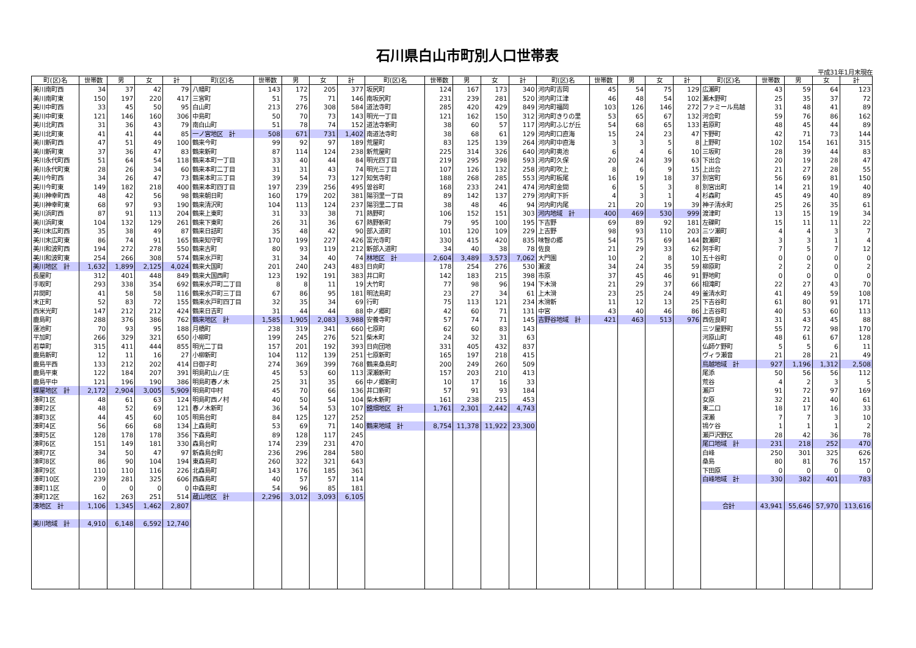石川県白山市町別人口世帯表
平成31年1月末現在
| 町(区)名 | 世帯数 | 男 | 女 | 計 | 町(区)名 | 世帯数 | 男 | 女 | 計 | 町(区)名 | 世帯数 | 男 | 女 | 計 | 町(区)名 | 世帯数 | 男 | 女 | 計 | 町(区)名 | 世帯数 | 男 | 女 | 計 |
| --- | --- | --- | --- | --- | --- | --- | --- | --- | --- | --- | --- | --- | --- | --- | --- | --- | --- | --- | --- | --- | --- | --- | --- | --- |
| 美川南町西 | 34 | 37 | 42 | 79 | 八幡町 | 143 | 172 | 205 | 377 | 坂尻町 | 124 | 167 | 173 | 340 | 河内町吉岡 | 45 | 54 | 75 | 129 | 広瀬町 | 43 | 59 | 64 | 123 |
| 美川南町東 | 150 | 197 | 220 | 417 | 三宮町 | 51 | 75 | 71 | 146 | 南坂尻町 | 231 | 239 | 281 | 520 | 河内町江津 | 46 | 48 | 54 | 102 | 瀬木野町 | 25 | 35 | 37 | 72 |
| 美川中町西 | 33 | 45 | 50 | 95 | 白山町 | 213 | 276 | 308 | 584 | 道法寺町 | 285 | 420 | 429 | 849 | 河内町福岡 | 103 | 126 | 146 | 272 | ファミール鳥越 | 31 | 48 | 41 | 89 |
| 美川中町東 | 121 | 146 | 160 | 306 | 中島町 | 50 | 70 | 73 | 143 | 明光一丁目 | 121 | 162 | 150 | 312 | 河内町きりの里 | 53 | 65 | 67 | 132 | 河合町 | 59 | 76 | 86 | 162 |
| 美川北町西 | 31 | 36 | 43 | 79 | 南白山町 | 51 | 78 | 74 | 152 | 道法寺新町 | 38 | 60 | 57 | 117 | 河内町ふじが丘 | 54 | 68 | 65 | 133 | 若原町 | 48 | 45 | 44 | 89 |
| 美川北町東 | 41 | 41 | 44 | 85 | 一ノ宮地区 計 | 508 | 671 | 731 | 1,402 | 南道法寺町 | 38 | 68 | 61 | 129 | 河内町口直海 | 15 | 24 | 23 | 47 | 下野町 | 42 | 71 | 73 | 144 |
| 美川新町西 | 47 | 51 | 49 | 100 | 鶴来今町 | 99 | 92 | 97 | 189 | 荒屋町 | 83 | 125 | 139 | 264 | 河内町中直海 | 3 | 3 | 5 | 8 | 上野町 | 102 | 154 | 161 | 315 |
| 美川新町東 | 37 | 36 | 47 | 83 | 鶴来新町 | 87 | 114 | 124 | 238 | 新荒屋町 | 225 | 314 | 326 | 640 | 河内町奥池 | 6 | 4 | 6 | 10 | 三坂町 | 28 | 39 | 44 | 83 |
| 美川永代町西 | 51 | 64 | 54 | 118 | 鶴来本町一丁目 | 33 | 40 | 44 | 84 | 明光四丁目 | 219 | 295 | 298 | 593 | 河内町久保 | 20 | 24 | 39 | 63 | 下出合 | 20 | 19 | 28 | 47 |
| 美川永代町東 | 28 | 26 | 34 | 60 | 鶴来本町二丁目 | 31 | 31 | 43 | 74 | 明光三丁目 | 107 | 126 | 132 | 258 | 河内町吹上 | 8 | 6 | 9 | 15 | 上出合 | 21 | 27 | 28 | 55 |
| 美川今町西 | 34 | 26 | 47 | 73 | 鶴来本町三丁目 | 39 | 54 | 73 | 127 | 知気寺町 | 188 | 268 | 285 | 553 | 河内町板尾 | 16 | 19 | 18 | 37 | 別宮町 | 56 | 69 | 81 | 150 |
| 美川今町東 | 149 | 182 | 218 | 400 | 鶴来本町四丁目 | 197 | 239 | 256 | 495 | 曽谷町 | 168 | 233 | 241 | 474 | 河内町金間 | 6 | 5 | 3 | 8 | 別宮出町 | 14 | 21 | 19 | 40 |
| 美川神幸町西 | 48 | 42 | 56 | 98 | 鶴来朝日町 | 160 | 179 | 202 | 381 | 陽羽里一丁目 | 89 | 142 | 137 | 279 | 河内町下折 | 4 | 3 | 1 | 4 | 杉森町 | 45 | 49 | 40 | 89 |
| 美川神幸町東 | 68 | 97 | 93 | 190 | 鶴来清沢町 | 104 | 113 | 124 | 237 | 陽羽里二丁目 | 38 | 48 | 46 | 94 | 河内町内尾 | 21 | 20 | 19 | 39 | 神子清水町 | 25 | 26 | 35 | 61 |
| 美川浜町西 | 87 | 91 | 113 | 204 | 鶴来上東町 | 31 | 33 | 38 | 71 | 熱野町 | 106 | 152 | 151 | 303 | 河内地域 計 | 400 | 469 | 530 | 999 | 渡津町 | 13 | 15 | 19 | 34 |
| 美川浜町東 | 104 | 132 | 129 | 261 | 鶴来下東町 | 26 | 31 | 36 | 67 | 熱野新町 | 79 | 95 | 100 | 195 | 下吉野 | 69 | 89 | 92 | 181 | 左礫町 | 15 | 11 | 11 | 22 |
| 美川末広町西 | 35 | 38 | 49 | 87 | 鶴来日詰町 | 35 | 48 | 42 | 90 | 部入道町 | 101 | 120 | 109 | 229 | 上吉野 | 98 | 93 | 110 | 203 | 三ツ瀬町 | 4 | 4 | 3 | 7 |
| 美川末広町東 | 86 | 74 | 91 | 165 | 鶴来知守町 | 170 | 199 | 227 | 426 | 富光寺町 | 330 | 415 | 420 | 835 | 味智の郷 | 54 | 75 | 69 | 144 | 数瀬町 | 3 | 3 | 1 | 4 |
| 美川和波町西 | 194 | 272 | 278 | 550 | 鶴来古町 | 80 | 93 | 119 | 212 | 新部入道町 | 34 | 40 | 38 | 78 | 佐良 | 21 | 29 | 33 | 62 | 阿手町 | 7 | 5 | 7 | 12 |
| 美川和波町東 | 254 | 266 | 308 | 574 | 鶴来水戸町 | 31 | 34 | 40 | 74 | 林地区 計 | 2,604 | 3,489 | 3,573 | 7,062 | 大門園 | 10 | 2 | 8 | 10 | 五十谷町 | 0 | 0 | 0 | 0 |
| 美川地区 計 | 1,632 | 1,899 | 2,125 | 4,024 | 鶴来大国町 | 201 | 240 | 243 | 483 | 日向町 | 178 | 254 | 276 | 530 | 瀬波 | 34 | 24 | 35 | 59 | 柳原町 | 2 | 2 | 0 | 2 |
| 長屋町 | 312 | 401 | 448 | 849 | 鶴来大国西町 | 123 | 192 | 191 | 383 | 井口町 | 142 | 183 | 215 | 398 | 市原 | 37 | 45 | 46 | 91 | 野地町 | 0 | 0 | 0 | 0 |
| 手取町 | 293 | 338 | 354 | 692 | 鶴来水戸町二丁目 | 8 | 8 | 11 | 19 | 大竹町 | 77 | 98 | 96 | 194 | 下木滑 | 21 | 29 | 37 | 66 | 相滝町 | 22 | 27 | 43 | 70 |
| 井関町 | 41 | 58 | 58 | 116 | 鶴来水戸町三丁目 | 67 | 86 | 95 | 181 | 明法島町 | 23 | 27 | 34 | 61 | 上木滑 | 23 | 25 | 24 | 49 | 釜清水町 | 41 | 49 | 59 | 108 |
| 末正町 | 52 | 83 | 72 | 155 | 鶴来水戸町四丁目 | 32 | 35 | 34 | 69 | 行町 | 75 | 113 | 121 | 234 | 木滑新 | 11 | 12 | 13 | 25 | 下吉谷町 | 61 | 80 | 91 | 171 |
| 西米光町 | 147 | 212 | 212 | 424 | 鶴来日吉町 | 31 | 44 | 44 | 88 | 中ノ郷町 | 42 | 60 | 71 | 131 | 中宮 | 43 | 40 | 46 | 86 | 上吉谷町 | 40 | 53 | 60 | 113 |
| 鹿島町 | 288 | 376 | 386 | 762 | 鶴来地区 計 | 1,585 | 1,905 | 2,083 | 3,988 | 安養寺町 | 57 | 74 | 71 | 145 | 吉野谷地域 計 | 421 | 463 | 513 | 976 | 西佐良町 | 31 | 43 | 45 | 88 |
| 蓮池町 | 70 | 93 | 95 | 188 | 月橋町 | 238 | 319 | 341 | 660 | 七原町 | 62 | 60 | 83 | 143 | | | | | | 三ツ屋野町 | 55 | 72 | 98 | 170 |
| 平加町 | 266 | 329 | 321 | 650 | 小柳町 | 199 | 245 | 276 | 521 | 柴木町 | 24 | 32 | 31 | 63 | | | | | | 河原山町 | 48 | 61 | 67 | 128 |
| 若草町 | 315 | 411 | 444 | 855 | 明光二丁目 | 157 | 201 | 192 | 393 | 日向団地 | 331 | 405 | 432 | 837 | | | | | | 仏師ケ野町 | 5 | 5 | 6 | 11 |
| 鹿島新町 | 12 | 11 | 16 | 27 | 小柳新町 | 104 | 112 | 139 | 251 | 七原新町 | 165 | 197 | 218 | 415 | | | | | | ヴィラ瀬音 | 21 | 28 | 21 | 49 |
| 鹿島平西 | 133 | 212 | 202 | 414 | 日御子町 | 274 | 369 | 399 | 768 | 鶴来桑島町 | 200 | 249 | 260 | 509 | | | | | | 鳥越地域 計 | 927 | 1,196 | 1,312 | 2,508 |
| 鹿島平東 | 122 | 184 | 207 | 391 | 明島町山ノ庄 | 45 | 53 | 60 | 113 | 深瀬新町 | 157 | 203 | 210 | 413 | | | | | | 尾添 | 50 | 56 | 56 | 112 |
| 鹿島平中 | 121 | 196 | 190 | 386 | 明島町春ノ木 | 25 | 31 | 35 | 66 | 中ノ郷新町 | 10 | 17 | 16 | 33 | | | | | | 荒谷 | 4 | 2 | 3 | 5 |
| 蝶屋地区 計 | 2,172 | 2,904 | 3,005 | 5,909 | 明島町中村 | 45 | 70 | 66 | 136 | 井口新町 | 57 | 91 | 93 | 184 | | | | | | 瀬戸 | 91 | 72 | 97 | 169 |
| 湊町1区 | 48 | 61 | 63 | 124 | 明島町西ノ村 | 40 | 50 | 54 | 104 | 柴木新町 | 161 | 238 | 215 | 453 | | | | | | 女原 | 32 | 21 | 40 | 61 |
| 湊町2区 | 48 | 52 | 69 | 121 | 春ノ木新町 | 36 | 54 | 53 | 107 | 舘畑地区 計 | 1,761 | 2,301 | 2,442 | 4,743 | | | | | | 東二口 | 18 | 17 | 16 | 33 |
| 湊町3区 | 44 | 45 | 60 | 105 | 明島台町 | 84 | 125 | 127 | 252 | | | | | | | | | | | 深瀬 | 7 | 7 | 3 | 10 |
| 湊町4区 | 56 | 66 | 68 | 134 | 上森島町 | 53 | 69 | 71 | 140 | 鶴来地域 計 | 8,754 | 11,378 | 11,922 | 23,300 | | | | | | 鴇ケ谷 | 1 | 1 | 1 | 2 |
| 湊町5区 | 128 | 178 | 178 | 356 | 下森島町 | 89 | 128 | 117 | 245 | | | | | | | | | | | 瀬戸沢野区 | 28 | 42 | 36 | 78 |
| 湊町6区 | 151 | 149 | 181 | 330 | 森島台町 | 174 | 239 | 231 | 470 | | | | | | | | | | | 尾口地域 計 | 231 | 218 | 252 | 470 |
| 湊町7区 | 34 | 50 | 47 | 97 | 新森島台町 | 236 | 296 | 284 | 580 | | | | | | | | | | | 白峰 | 250 | 301 | 325 | 626 |
| 湊町8区 | 86 | 90 | 104 | 194 | 東森島町 | 260 | 322 | 321 | 643 | | | | | | | | | | | 桑島 | 80 | 81 | 76 | 157 |
| 湊町9区 | 110 | 110 | 116 | 226 | 北森島町 | 143 | 176 | 185 | 361 | | | | | | | | | | | 下田原 | 0 | 0 | 0 | 0 |
| 湊町10区 | 239 | 281 | 325 | 606 | 西森島町 | 40 | 57 | 57 | 114 | | | | | | | | | | | 白峰地域 計 | 330 | 382 | 401 | 783 |
| 湊町11区 | 0 | 0 | 0 | 0 | 中森島町 | 54 | 96 | 85 | 181 | | | | | | | | | | | | | | | |
| 湊町12区 | 162 | 263 | 251 | 514 | 蔵山地区 計 | 2,296 | 3,012 | 3,093 | 6,105 | | | | | | | | | | | | | | | |
| 湊地区 計 | 1,106 | 1,345 | 1,462 | 2,807 | | | | | | | | | | | | | | | | 合計 | 43,941 | 55,646 | 57,970 | 113,616 |
| 美川地域 計 | 4,910 | 6,148 | 6,592 | 12,740 | | | | | | | | | | | | | | | | | | | | |